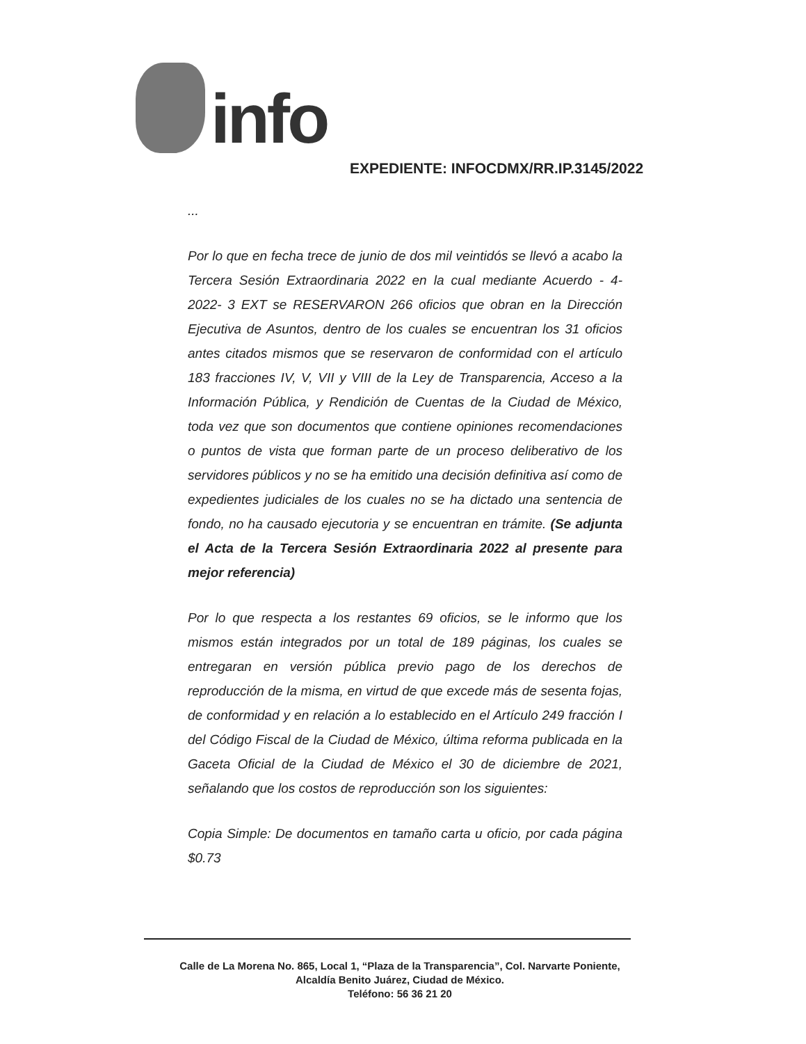info
EXPEDIENTE: INFOCDMX/RR.IP.3145/2022
...
Por lo que en fecha trece de junio de dos mil veintidós se llevó a acabo la Tercera Sesión Extraordinaria 2022 en la cual mediante Acuerdo - 4-2022- 3 EXT se RESERVARON 266 oficios que obran en la Dirección Ejecutiva de Asuntos, dentro de los cuales se encuentran los 31 oficios antes citados mismos que se reservaron de conformidad con el artículo 183 fracciones IV, V, VII y VIII de la Ley de Transparencia, Acceso a la Información Pública, y Rendición de Cuentas de la Ciudad de México, toda vez que son documentos que contiene opiniones recomendaciones o puntos de vista que forman parte de un proceso deliberativo de los servidores públicos y no se ha emitido una decisión definitiva así como de expedientes judiciales de los cuales no se ha dictado una sentencia de fondo, no ha causado ejecutoria y se encuentran en trámite. (Se adjunta el Acta de la Tercera Sesión Extraordinaria 2022 al presente para mejor referencia)
Por lo que respecta a los restantes 69 oficios, se le informo que los mismos están integrados por un total de 189 páginas, los cuales se entregaran en versión pública previo pago de los derechos de reproducción de la misma, en virtud de que excede más de sesenta fojas, de conformidad y en relación a lo establecido en el Artículo 249 fracción I del Código Fiscal de la Ciudad de México, última reforma publicada en la Gaceta Oficial de la Ciudad de México el 30 de diciembre de 2021, señalando que los costos de reproducción son los siguientes:
Copia Simple: De documentos en tamaño carta u oficio, por cada página $0.73
Calle de La Morena No. 865, Local 1, “Plaza de la Transparencia”, Col. Narvarte Poniente,
Alcaldía Benito Juárez, Ciudad de México.
Teléfono: 56 36 21 20